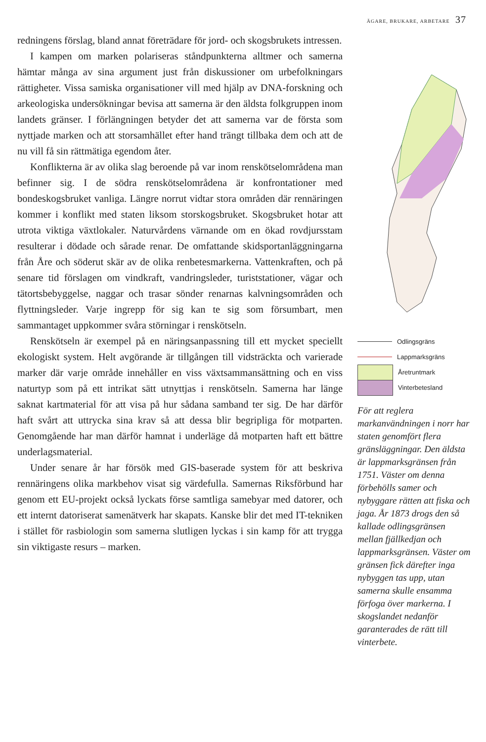ÄGARE, BRUKARE, ARBETARE 37
redningens förslag, bland annat företrädare för jord- och skogsbrukets intressen.
I kampen om marken polariseras ståndpunkterna alltmer och samerna hämtar många av sina argument just från diskussioner om urbefolkningars rättigheter. Vissa samiska organisationer vill med hjälp av DNA-forskning och arkeologiska undersökningar bevisa att samerna är den äldsta folkgruppen inom landets gränser. I förlängningen betyder det att samerna var de första som nyttjade marken och att storsamhället efter hand trängt tillbaka dem och att de nu vill få sin rättmätiga egendom åter.
Konflikterna är av olika slag beroende på var inom renskötselområdena man befinner sig. I de södra renskötselområdena är konfrontationer med bondeskogsbruket vanliga. Längre norrut vidtar stora områden där rennäringen kommer i konflikt med staten liksom storskogsbruket. Skogsbruket hotar att utrota viktiga växtlokaler. Naturvårdens värnande om en ökad rovdjursstam resulterar i dödade och sårade renar. De omfattande skidsportanläggningarna från Åre och söderut skär av de olika renbetesmarkerna. Vattenkraften, och på senare tid förslagen om vindkraft, vandringsleder, turiststationer, vägar och tätortsbebyggelse, naggar och trasar sönder renarnas kalvningsområden och flyttningsleder. Varje ingrepp för sig kan te sig som försumbart, men sammantaget uppkommer svåra störningar i renskötseln.
Renskötseln är exempel på en näringsanpassning till ett mycket speciellt ekologiskt system. Helt avgörande är tillgången till vidsträckta och varierade marker där varje område innehåller en viss växtsammansättning och en viss naturtyp som på ett intrikat sätt utnyttjas i renskötseln. Samerna har länge saknat kartmaterial för att visa på hur sådana samband ter sig. De har därför haft svårt att uttrycka sina krav så att dessa blir begripliga för motparten. Genomgående har man därför hamnat i underläge då motparten haft ett bättre underlagsmaterial.
Under senare år har försök med GIS-baserade system för att beskriva rennäringens olika markbehov visat sig värdefulla. Samernas Riksförbund har genom ett EU-projekt också lyckats förse samtliga samebyar med datorer, och ett internt datoriserat samenätverk har skapats. Kanske blir det med IT-tekniken i stället för rasbiologin som samerna slutligen lyckas i sin kamp för att trygga sin viktigaste resurs – marken.
Odlingsgräns
Lappmarksgräns
Åretruntmark
Vinterbetesland
För att reglera markanvändningen i norr har staten genomfört flera gränsläggningar. Den äldsta är lappmarksgränsen från 1751. Väster om denna förbehölls samer och nybyggare rätten att fiska och jaga. År 1873 drogs den så kallade odlingsgränsen mellan fjällkedjan och lappmarksgränsen. Väster om gränsen fick därefter inga nybyggen tas upp, utan samerna skulle ensamma förfoga över markerna. I skogslandet nedanför garanterades de rätt till vinterbete.